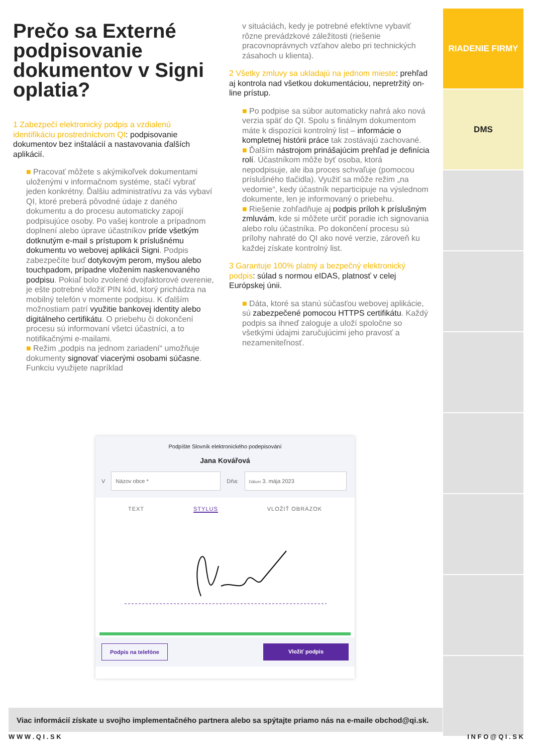Prečo sa Externé podpisovanie dokumentov v Signi oplatia?
1 Zabezpečí elektronický podpis a vzdialenú identifikáciu prostredníctvom QI: podpisovanie dokumentov bez inštalácií a nastavovania ďalších aplikácií.
■ Pracovať môžete s akýmikoľvek dokumentami uloženými v informačnom systéme, stačí vybrať jeden konkrétny. Ďalšiu administratívu za vás vybaví QI, ktoré preberá pôvodné údaje z daného dokumentu a do procesu automaticky zapojí podpisujúce osoby. Po vašej kontrole a prípadnom doplnení alebo úprave účastníkov príde všetkým dotknutým e-mail s prístupom k príslušnému dokumentu vo webovej aplikácii Signi. Podpis zabezpečíte buď dotykovým perom, myšou alebo touchpadom, prípadne vložením naskenovaného podpisu. Pokiaľ bolo zvolené dvojfaktorové overenie, je ešte potrebné vložiť PIN kód, ktorý prichádza na mobilný telefón v momente podpisu. K ďalším možnostiam patrí využitie bankovej identity alebo digitálneho certifikátu. O priebehu či dokončení procesu sú informovaní všetci účastníci, a to notifikačnými e-mailami.
■ Režim „podpis na jednom zariadení“ umožňuje dokumenty signovať viacerými osobami súčasne. Funkciu využijete napríklad
v situáciách, kedy je potrebné efektívne vybaviť rôzne prevádzkové záležitosti (riešenie pracovnoprávnych vzťahov alebo pri technických zásahoch u klienta).
2 Všetky zmluvy sa ukladajú na jednom mieste: prehľad aj kontrola nad všetkou dokumentáciou, nepretržitý on-line prístup.
■ Po podpise sa súbor automaticky nahrá ako nová verzia späť do QI. Spolu s finálnym dokumentom máte k dispozícii kontrolný list – informácie o kompletnej histórii práce tak zostávajú zachované.
■ Ďalším nástrojom prinášajúcim prehľad je definícia rolí. Účastníkom môže byť osoba, ktorá nepodpisuje, ale iba proces schvaľuje (pomocou príslušného tlačidla). Využiť sa môže režim „na vedomie“, kedy účastník neparticipuje na výslednom dokumente, len je informovaný o priebehu.
■ Riešenie zohľadňuje aj podpis príloh k príslušným zmluvám, kde si môžete určiť poradie ich signovania alebo rolu účastníka. Po dokončení procesu sú prílohy nahraté do QI ako nové verzie, zároveň ku každej získate kontrolný list.
3 Garantuje 100% platný a bezpečný elektronický podpis: súlad s normou eIDAS, platnosť v celej Európskej únii.
■ Dáta, ktoré sa stanú súčasťou webovej aplikácie, sú zabezpečené pomocou HTTPS certifikátu. Každý podpis sa ihneď zaloguje a uloží spoločne so všetkými údajmi zaručujúcimi jeho pravosť a nezameniteľnosť.
RIADENIE FIRMY
DMS
Podpíšte Slovník elektronického podepisování
Jana Kovářová
V
Názov obce *
Dňa:
Dátum 3. mája 2023
TEXT STYLUS VLOŽIŤ OBRÁZOK
Podpis na telefóne Vložiť podpis
Viac informácií získate u svojho implementačného partnera alebo sa spýtajte priamo nás na e-maile obchod@qi.sk.
W W W . Q I . S K I N F O @ Q I . S K